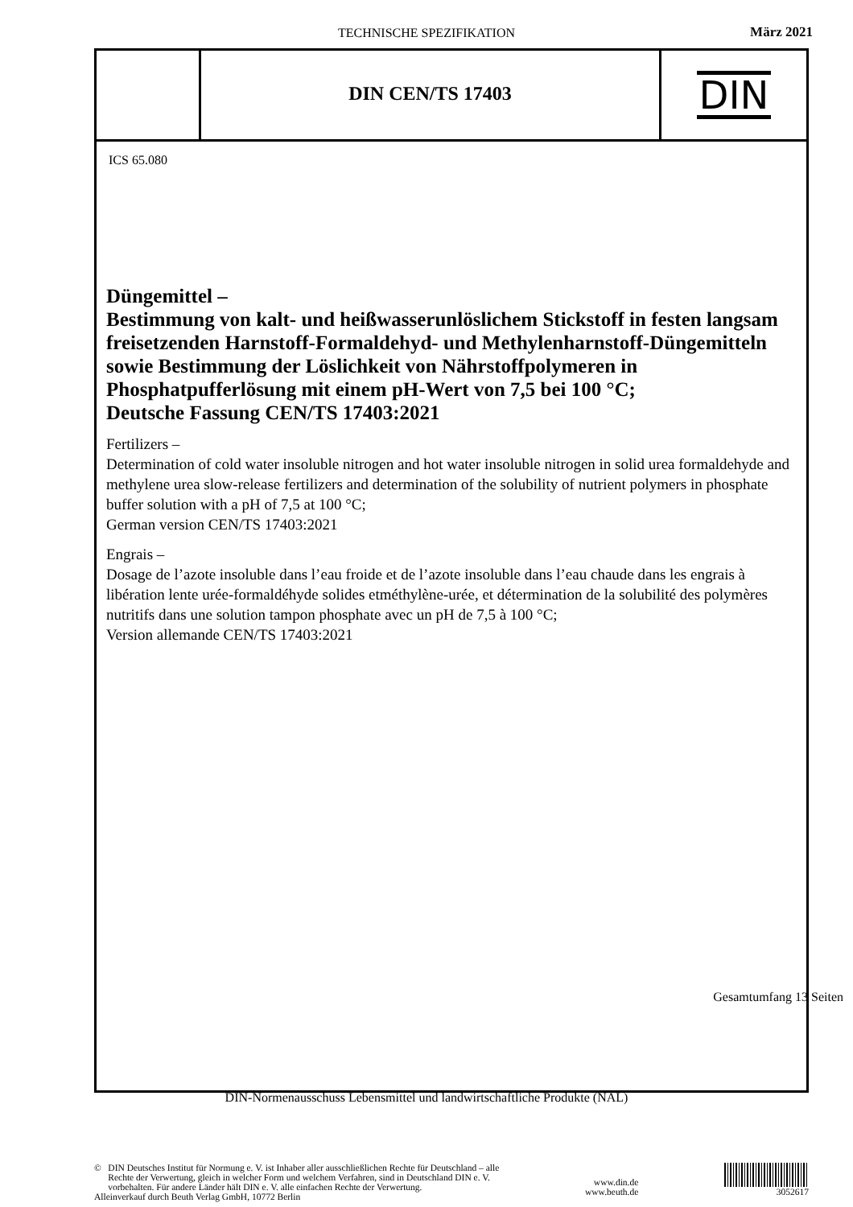TECHNISCHE SPEZIFIKATION März 2021
DIN CEN/TS 17403
DIN
ICS 65.080
Düngemittel –
Bestimmung von kalt- und heißwasserunlöslichem Stickstoff in festen langsam freisetzenden Harnstoff-Formaldehyd- und Methylenharnstoff-Düngemitteln sowie Bestimmung der Löslichkeit von Nährstoffpolymeren in Phosphatpufferlösung mit einem pH-Wert von 7,5 bei 100 °C;
Deutsche Fassung CEN/TS 17403:2021
Fertilizers –
Determination of cold water insoluble nitrogen and hot water insoluble nitrogen in solid urea formaldehyde and methylene urea slow-release fertilizers and determination of the solubility of nutrient polymers in phosphate buffer solution with a pH of 7,5 at 100 °C;
German version CEN/TS 17403:2021
Engrais –
Dosage de l’azote insoluble dans l’eau froide et de l’azote insoluble dans l’eau chaude dans les engrais à libération lente urée-formaldéhyde solides etméthylène-urée, et détermination de la solubilité des polymères nutritifs dans une solution tampon phosphate avec un pH de 7,5 à 100 °C;
Version allemande CEN/TS 17403:2021
Gesamtumfang 13 Seiten
DIN-Normenausschuss Lebensmittel und landwirtschaftliche Produkte (NAL)
© DIN Deutsches Institut für Normung e. V. ist Inhaber aller ausschließlichen Rechte für Deutschland – alle
Rechte der Verwertung, gleich in welcher Form und welchem Verfahren, sind in Deutschland DIN e. V.
vorbehalten. Für andere Länder hält DIN e. V. alle einfachen Rechte der Verwertung.
Alleinverkauf durch Beuth Verlag GmbH, 10772 Berlin
www.din.de
www.beuth.de
3052617